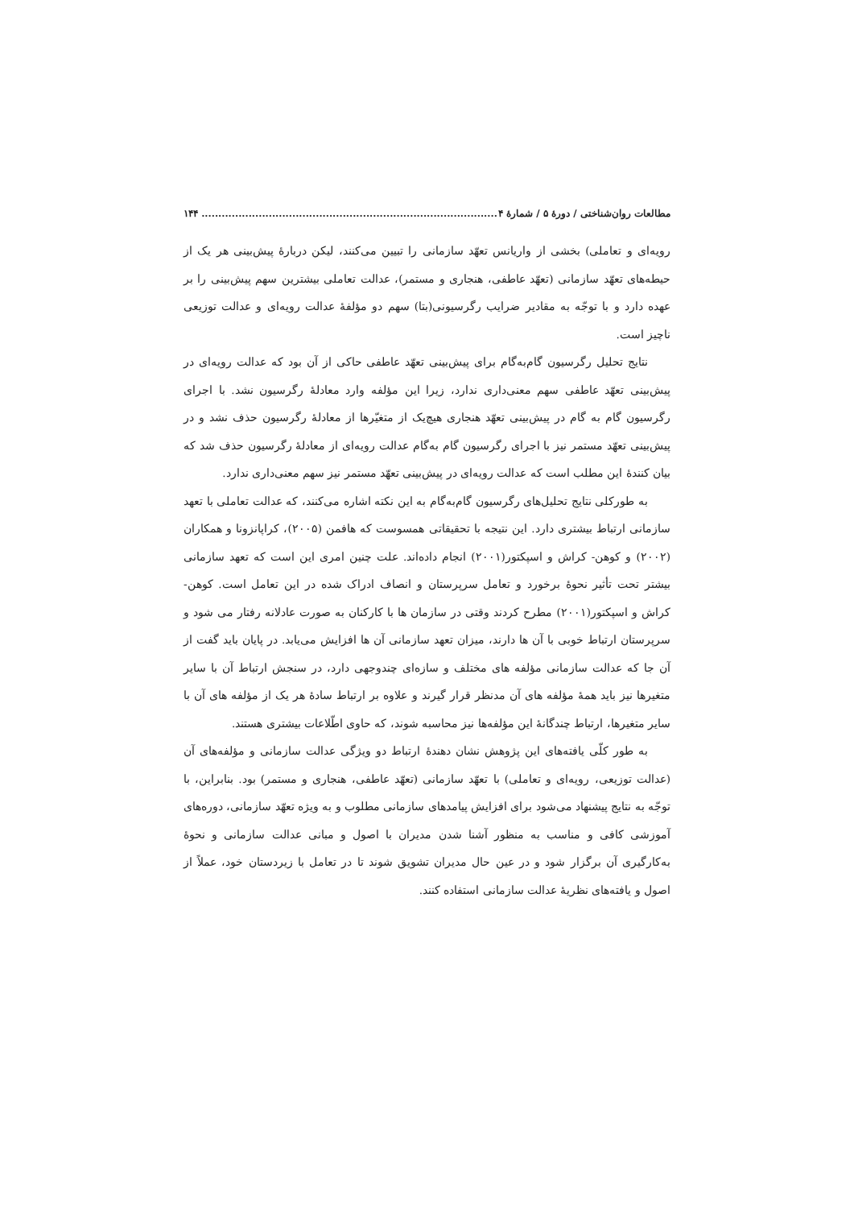مطالعات روان‌شناختی / دورهٔ ۵ / شمارهٔ ۴........................................................................................ ۱۴۴
رویه‌ای و تعاملی) بخشی از واریانس تعهّد سازمانی را تبیین می‌کنند، لیکن دربارهٔ پیش‌بینی هر یک از حیطه‌های تعهّد سازمانی (تعهّد عاطفی، هنجاری و مستمر)، عدالت تعاملی بیشترین سهم پیش‌بینی را بر عهده دارد و با توجّه به مقادیر ضرایب رگرسیونی(بتا) سهم دو مؤلفهٔ عدالت رویه‌ای و عدالت توزیعی ناچیز است.
نتایج تحلیل رگرسیون گام‌به‌گام برای پیش‌بینی تعهّد عاطفی حاکی از آن بود که عدالت رویه‌ای در پیش‌بینی تعهّد عاطفی سهم معنی‌داری ندارد، زیرا این مؤلفه وارد معادلهٔ رگرسیون نشد. با اجرای رگرسیون گام به گام در پیش‌بینی تعهّد هنجاری هیچ‌یک از متغیّرها از معادلهٔ رگرسیون حذف نشد و در پیش‌بینی تعهّد مستمر نیز با اجرای رگرسیون گام به‌گام عدالت رویه‌ای از معادلهٔ رگرسیون حذف شد که بیان کنندهٔ این مطلب است که عدالت رویه‌ای در پیش‌بینی تعهّد مستمر نیز سهم معنی‌داری ندارد.
به طورکلی نتایج تحلیل‌های رگرسیون گام‌به‌گام به این نکته اشاره می‌کنند، که عدالت تعاملی با تعهد سازمانی ارتباط بیشتری دارد. این نتیجه با تحقیقاتی همسوست که هافمن (۲۰۰۵)، کراپانزونا و همکاران (۲۰۰۲) و کوهن- کراش و اسپکتور(۲۰۰۱) انجام داده‌اند. علت چنین امری این است که تعهد سازمانی بیشتر تحت تأثیر نحوهٔ برخورد و تعامل سرپرستان و انصاف ادراک شده در این تعامل است. کوهن- کراش و اسپکتور(۲۰۰۱) مطرح کردند وقتی در سازمان ها با کارکنان به صورت عادلانه رفتار می شود و سرپرستان ارتباط خوبی با آن ها دارند، میزان تعهد سازمانی آن ها افزایش می‌یابد. در پایان باید گفت از آن جا که عدالت سازمانی مؤلفه های مختلف و سازه‌ای چندوجهی دارد، در سنجش ارتباط آن با سایر متغیرها نیز باید همهٔ مؤلفه های آن مدنظر قرار گیرند و علاوه بر ارتباط سادهٔ هر یک از مؤلفه های آن با سایر متغیرها، ارتباط چندگانهٔ این مؤلفه‌ها نیز محاسبه شوند، که حاوی اطّلاعات بیشتری هستند.
به طور کلّی یافته‌های این پژوهش نشان دهندهٔ ارتباط دو ویژگی عدالت سازمانی و مؤلفه‌های آن (عدالت توزیعی، رویه‌ای و تعاملی) با تعهّد سازمانی (تعهّد عاطفی، هنجاری و مستمر) بود. بنابراین، با توجّه به نتایج پیشنهاد می‌شود برای افزایش پیامدهای سازمانی مطلوب و به ویژه تعهّد سازمانی، دوره‌های آموزشی کافی و مناسب به منظور آشنا شدن مدیران با اصول و مبانی عدالت سازمانی و نحوهٔ به‌کارگیری آن برگزار شود و در عین حال مدیران تشویق شوند تا در تعامل با زیردستان خود، عملاً از اصول و یافته‌های نظریهٔ عدالت سازمانی استفاده کنند.